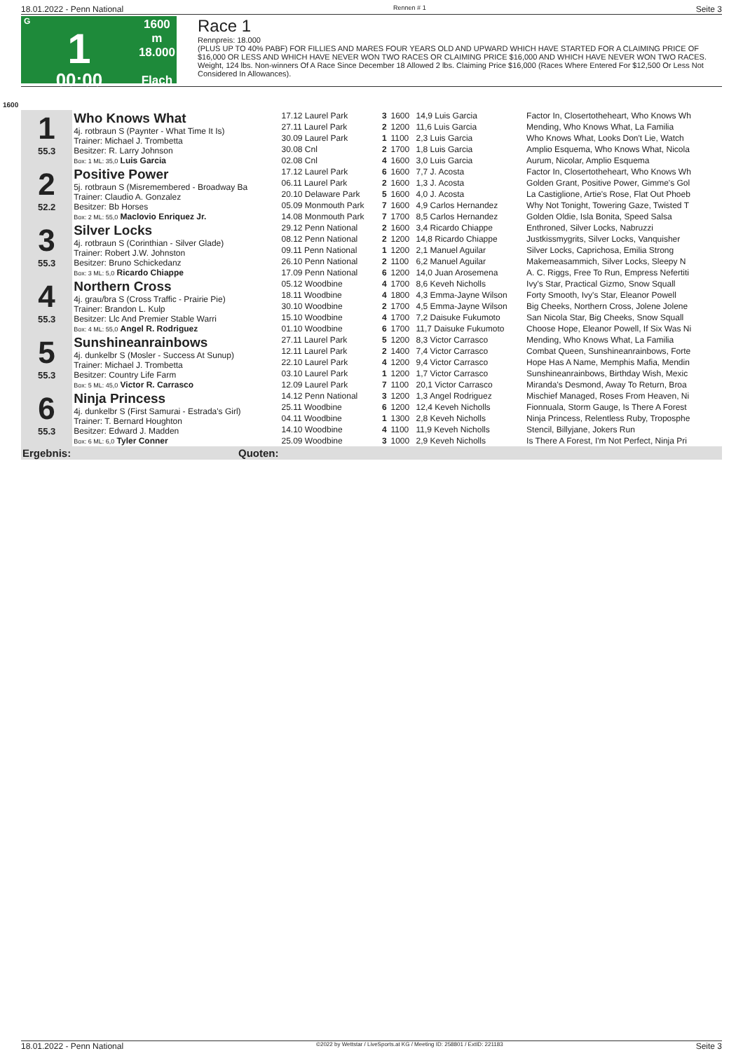18.01.2022 - Penn National Rennen # 1 Seite 3
G
1
00:00
1600 m
18.000
Flach
Race 1
Rennpreis: 18.000
(PLUS UP TO 40% PABF) FOR FILLIES AND MARES FOUR YEARS OLD AND UPWARD WHICH HAVE STARTED FOR A CLAIMING PRICE OF $16,000 OR LESS AND WHICH HAVE NEVER WON TWO RACES OR CLAIMING PRICE $16,000 AND WHICH HAVE NEVER WON TWO RACES. Weight, 124 lbs. Non-winners Of A Race Since December 18 Allowed 2 lbs. Claiming Price $16,000 (Races Where Entered For $12,500 Or Less Not Considered In Allowances).
1600
| 1 55.3 | Who Knows What 4j. rotbraun S (Paynter - What Time It Is) Trainer: Michael J. Trombetta Besitzer: R. Larry Johnson Box: 1 ML: 35,0 Luis Garcia | 17.12 Laurel Park | 3 | 1600 | 14,9 Luis Garcia | Factor In, Closertotheheart, Who Knows Wh |
| | | 27.11 Laurel Park | 2 | 1200 | 11,6 Luis Garcia | Mending, Who Knows What, La Familia |
| | | 30.09 Laurel Park | 1 | 1100 | 2,3 Luis Garcia | Who Knows What, Looks Don't Lie, Watch |
| | | 30.08 Cnl | 2 | 1700 | 1,8 Luis Garcia | Amplio Esquema, Who Knows What, Nicola |
| | | 02.08 Cnl | 4 | 1600 | 3,0 Luis Garcia | Aurum, Nicolar, Amplio Esquema |
| 2 52.2 | Positive Power 5j. rotbraun S (Misremembered - Broadway Ba Trainer: Claudio A. Gonzalez Besitzer: Bb Horses Box: 2 ML: 55,0 Maclovio Enriquez Jr. | 17.12 Laurel Park | 6 | 1600 | 7,7 J. Acosta | Factor In, Closertotheheart, Who Knows Wh |
| | | 06.11 Laurel Park | 2 | 1600 | 1,3 J. Acosta | Golden Grant, Positive Power, Gimme's Gol |
| | | 20.10 Delaware Park | 5 | 1600 | 4,0 J. Acosta | La Castiglione, Artie's Rose, Flat Out Phoeb |
| | | 05.09 Monmouth Park | 7 | 1600 | 4,9 Carlos Hernandez | Why Not Tonight, Towering Gaze, Twisted T |
| | | 14.08 Monmouth Park | 7 | 1700 | 8,5 Carlos Hernandez | Golden Oldie, Isla Bonita, Speed Salsa |
| 3 55.3 | Silver Locks 4j. rotbraun S (Corinthian - Silver Glade) Trainer: Robert J.W. Johnston Besitzer: Bruno Schickedanz Box: 3 ML: 5,0 Ricardo Chiappe | 29.12 Penn National | 2 | 1600 | 3,4 Ricardo Chiappe | Enthroned, Silver Locks, Nabruzzi |
| | | 08.12 Penn National | 2 | 1200 | 14,8 Ricardo Chiappe | Justkissmygrits, Silver Locks, Vanquisher |
| | | 09.11 Penn National | 1 | 1200 | 2,1 Manuel Aguilar | Silver Locks, Caprichosa, Emilia Strong |
| | | 26.10 Penn National | 2 | 1100 | 6,2 Manuel Aguilar | Makemeasammich, Silver Locks, Sleepy N |
| | | 17.09 Penn National | 6 | 1200 | 14,0 Juan Arosemena | A. C. Riggs, Free To Run, Empress Nefertiti |
| 4 55.3 | Northern Cross 4j. grau/bra S (Cross Traffic - Prairie Pie) Trainer: Brandon L. Kulp Besitzer: Llc And Premier Stable Warri Box: 4 ML: 55,0 Angel R. Rodriguez | 05.12 Woodbine | 4 | 1700 | 8,6 Keveh Nicholls | Ivy's Star, Practical Gizmo, Snow Squall |
| | | 18.11 Woodbine | 4 | 1800 | 4,3 Emma-Jayne Wilson | Forty Smooth, Ivy's Star, Eleanor Powell |
| | | 30.10 Woodbine | 2 | 1700 | 4,5 Emma-Jayne Wilson | Big Cheeks, Northern Cross, Jolene Jolene |
| | | 15.10 Woodbine | 4 | 1700 | 7,2 Daisuke Fukumoto | San Nicola Star, Big Cheeks, Snow Squall |
| | | 01.10 Woodbine | 6 | 1700 | 11,7 Daisuke Fukumoto | Choose Hope, Eleanor Powell, If Six Was Ni |
| 5 55.3 | Sunshineanrainbows 4j. dunkelbr S (Mosler - Success At Sunup) Trainer: Michael J. Trombetta Besitzer: Country Life Farm Box: 5 ML: 45,0 Victor R. Carrasco | 27.11 Laurel Park | 5 | 1200 | 8,3 Victor Carrasco | Mending, Who Knows What, La Familia |
| | | 12.11 Laurel Park | 2 | 1400 | 7,4 Victor Carrasco | Combat Queen, Sunshineanrainbows, Forte |
| | | 22.10 Laurel Park | 4 | 1200 | 9,4 Victor Carrasco | Hope Has A Name, Memphis Mafia, Mendin |
| | | 03.10 Laurel Park | 1 | 1200 | 1,7 Victor Carrasco | Sunshineanrainbows, Birthday Wish, Mexic |
| | | 12.09 Laurel Park | 7 | 1100 | 20,1 Victor Carrasco | Miranda's Desmond, Away To Return, Broa |
| 6 55.3 | Ninja Princess 4j. dunkelbr S (First Samurai - Estrada's Girl) Trainer: T. Bernard Houghton Besitzer: Edward J. Madden Box: 6 ML: 6,0 Tyler Conner | 14.12 Penn National | 3 | 1200 | 1,3 Angel Rodriguez | Mischief Managed, Roses From Heaven, Ni |
| | | 25.11 Woodbine | 6 | 1200 | 12,4 Keveh Nicholls | Fionnuala, Storm Gauge, Is There A Forest |
| | | 04.11 Woodbine | 1 | 1300 | 2,8 Keveh Nicholls | Ninja Princess, Relentless Ruby, Troposphe |
| | | 14.10 Woodbine | 4 | 1100 | 11,9 Keveh Nicholls | Stencil, Billyjane, Jokers Run |
| | | 25.09 Woodbine | 3 | 1000 | 2,9 Keveh Nicholls | Is There A Forest, I'm Not Perfect, Ninja Pri |
| Ergebnis: | Quoten: | | | | | |
18.01.2022 - Penn National ©2022 by Wettstar / LiveSports.at KG / Meeting ID: 258801 / ExtID: 221183 Seite 3